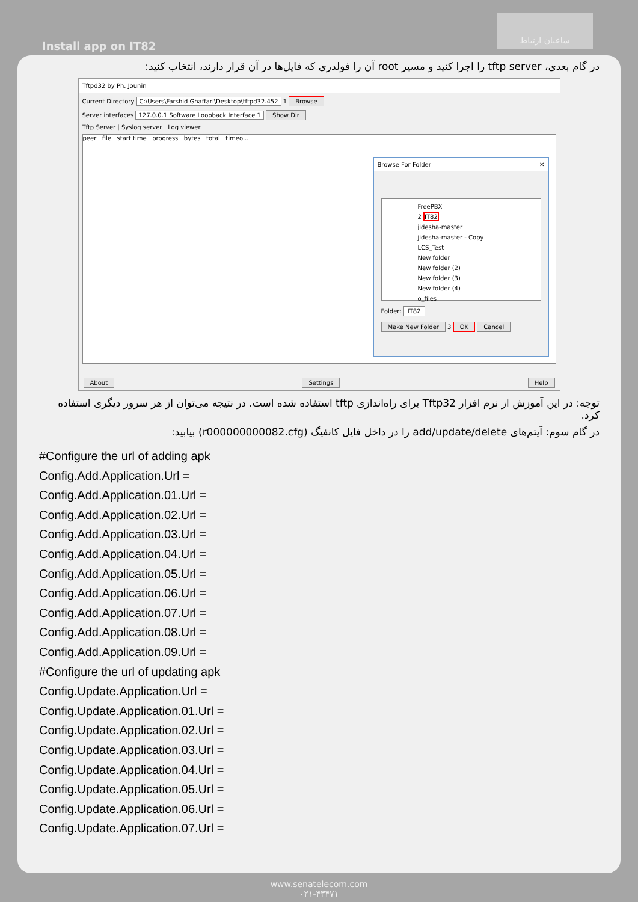Install app on IT82
ساعیان ارتباط
در گام بعدی، tftp server را اجرا کنید و مسیر root آن را فولدری که فایل‌ها در آن قرار دارند، انتخاب کنید:
Tftpd32 by Ph. Jounin
Current Directory C:\Users\Farshid Ghaffari\Desktop\tftpd32.452 1 Browse
Server interfaces 127.0.0.1 Software Loopback Interface 1 Show Dir
Tftp Server | Syslog server | Log viewer
peer file start time progress bytes total timeo...
Browse For Folder ✕
FreePBX
2 IT82
jidesha-master
jidesha-master - Copy
LCS_Test
New folder
New folder (2)
New folder (3)
New folder (4)
o_files
Folder: IT82
Make New Folder 3 OK Cancel
About Settings Help
توجه: در این آموزش از نرم افزار Tftp32 برای راه‌اندازی tftp استفاده شده است. در نتیجه می‌توان از هر سرور دیگری استفاده کرد.
در گام سوم: آیتم‌های add/update/delete را در داخل فایل کانفیگ (r000000000082.cfg) بیابید:
#Configure the url of adding apk
Config.Add.Application.Url =
Config.Add.Application.01.Url =
Config.Add.Application.02.Url =
Config.Add.Application.03.Url =
Config.Add.Application.04.Url =
Config.Add.Application.05.Url =
Config.Add.Application.06.Url =
Config.Add.Application.07.Url =
Config.Add.Application.08.Url =
Config.Add.Application.09.Url =
#Configure the url of updating apk
Config.Update.Application.Url =
Config.Update.Application.01.Url =
Config.Update.Application.02.Url =
Config.Update.Application.03.Url =
Config.Update.Application.04.Url =
Config.Update.Application.05.Url =
Config.Update.Application.06.Url =
Config.Update.Application.07.Url =
www.senatelecom.com
۰۲۱-۴۳۴۷۱